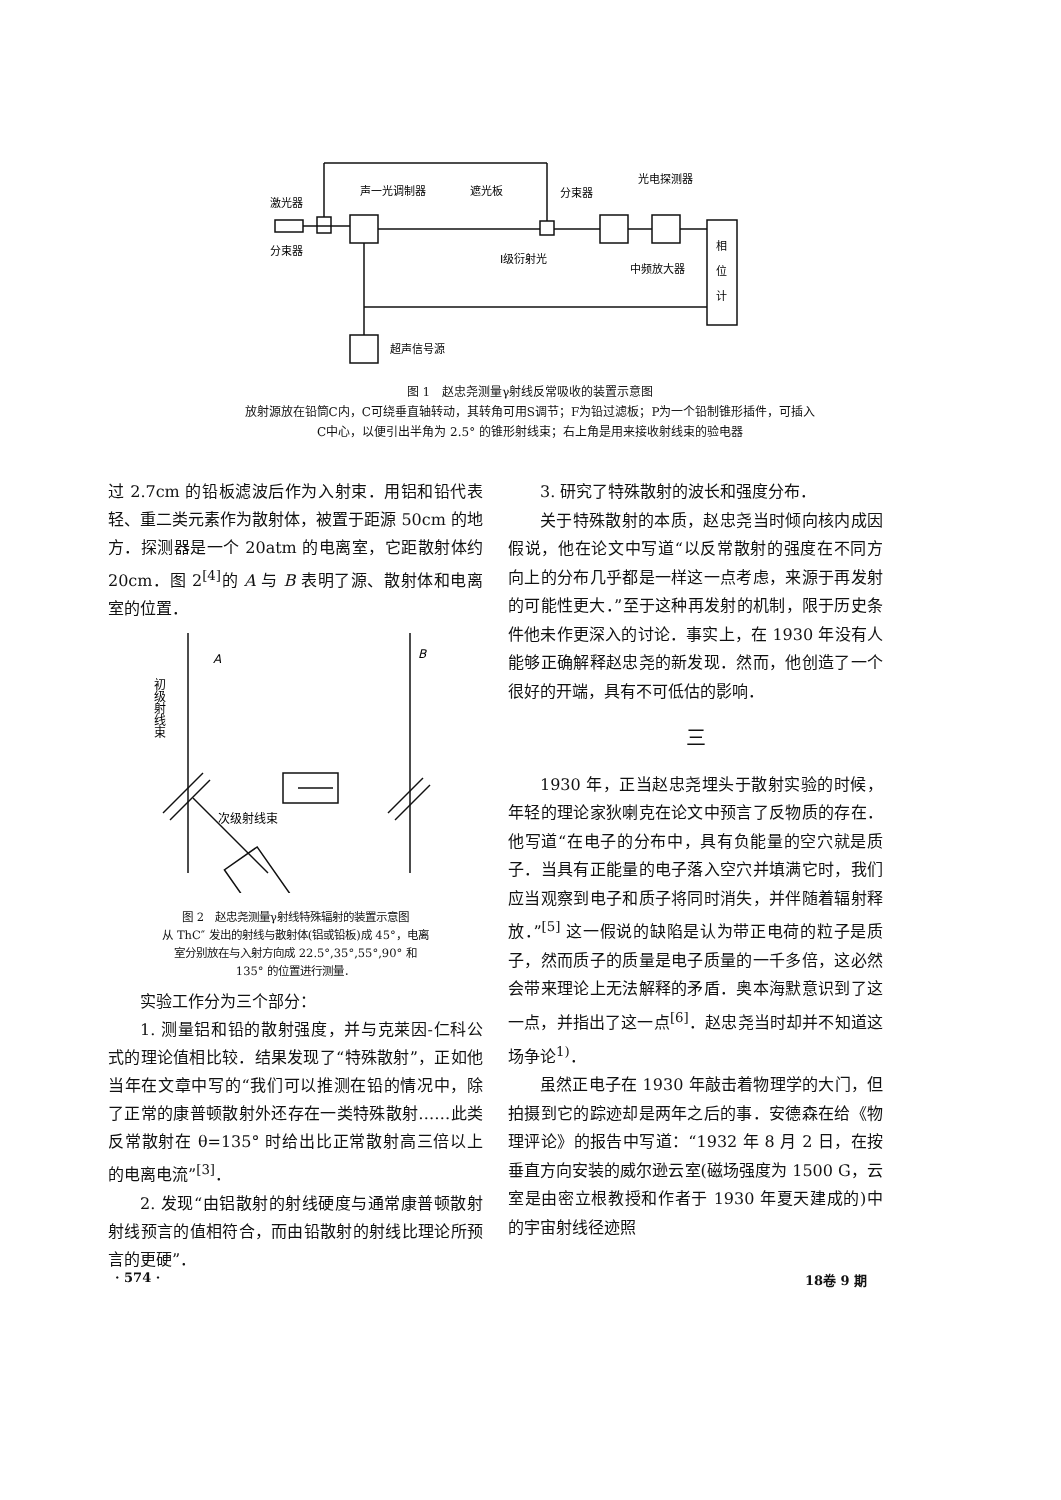激光器
声一光调制器
遮光板
分束器
光电探测器
分束器
I级衍射光
中频放大器
相
位
计
超声信号源
图 1　赵忠尧测量γ射线反常吸收的装置示意图
放射源放在铅筒C内，C可绕垂直轴转动，其转角可用S调节；F为铅过滤板；P为一个铅制锥形插件，可插入
C中心，以便引出半角为 2.5° 的锥形射线束；右上角是用来接收射线束的验电器
过 2.7cm 的铅板滤波后作为入射束．用铝和铅代表轻、重二类元素作为散射体，被置于距源 50cm 的地方．探测器是一个 20atm 的电离室，它距散射体约 20cm．图 2<sup>[4]</sup>的 A 与 B 表明了源、散射体和电离室的位置．
A
B
初级射线束
次级射线束
图 2　赵忠尧测量γ射线特殊辐射的装置示意图
从 ThC″ 发出的射线与散射体(铝或铅板)成 45°，电离
室分别放在与入射方向成 22.5°,35°,55°,90° 和
135° 的位置进行测量．
实验工作分为三个部分：
1. 测量铝和铅的散射强度，并与克莱因-仁科公式的理论值相比较．结果发现了“特殊散射”，正如他当年在文章中写的“我们可以推测在铅的情况中，除了正常的康普顿散射外还存在一类特殊散射……此类反常散射在 θ=135° 时给出比正常散射高三倍以上的电离电流”<sup>[3]</sup>．
2. 发现“由铝散射的射线硬度与通常康普顿散射射线预言的值相符合，而由铅散射的射线比理论所预言的更硬”．
3. 研究了特殊散射的波长和强度分布．
关于特殊散射的本质，赵忠尧当时倾向核内成因假说，他在论文中写道“以反常散射的强度在不同方向上的分布几乎都是一样这一点考虑，来源于再发射的可能性更大．”至于这种再发射的机制，限于历史条件他未作更深入的讨论．事实上，在 1930 年没有人能够正确解释赵忠尧的新发现．然而，他创造了一个很好的开端，具有不可低估的影响．
三
1930 年，正当赵忠尧埋头于散射实验的时候，年轻的理论家狄喇克在论文中预言了反物质的存在．他写道“在电子的分布中，具有负能量的空穴就是质子．当具有正能量的电子落入空穴并填满它时，我们应当观察到电子和质子将同时消失，并伴随着辐射释放．”<sup>[5]</sup> 这一假说的缺陷是认为带正电荷的粒子是质子，然而质子的质量是电子质量的一千多倍，这必然会带来理论上无法解释的矛盾．奥本海默意识到了这一点，并指出了这一点<sup>[6]</sup>．赵忠尧当时却并不知道这场争论<sup>1)</sup>．
虽然正电子在 1930 年敲击着物理学的大门，但拍摄到它的踪迹却是两年之后的事．安德森在给《物理评论》的报告中写道：“1932 年 8 月 2 日，在按垂直方向安装的威尔逊云室(磁场强度为 1500 G，云室是由密立根教授和作者于 1930 年夏天建成的)中的宇宙射线径迹照
· 574 · 18卷 9 期